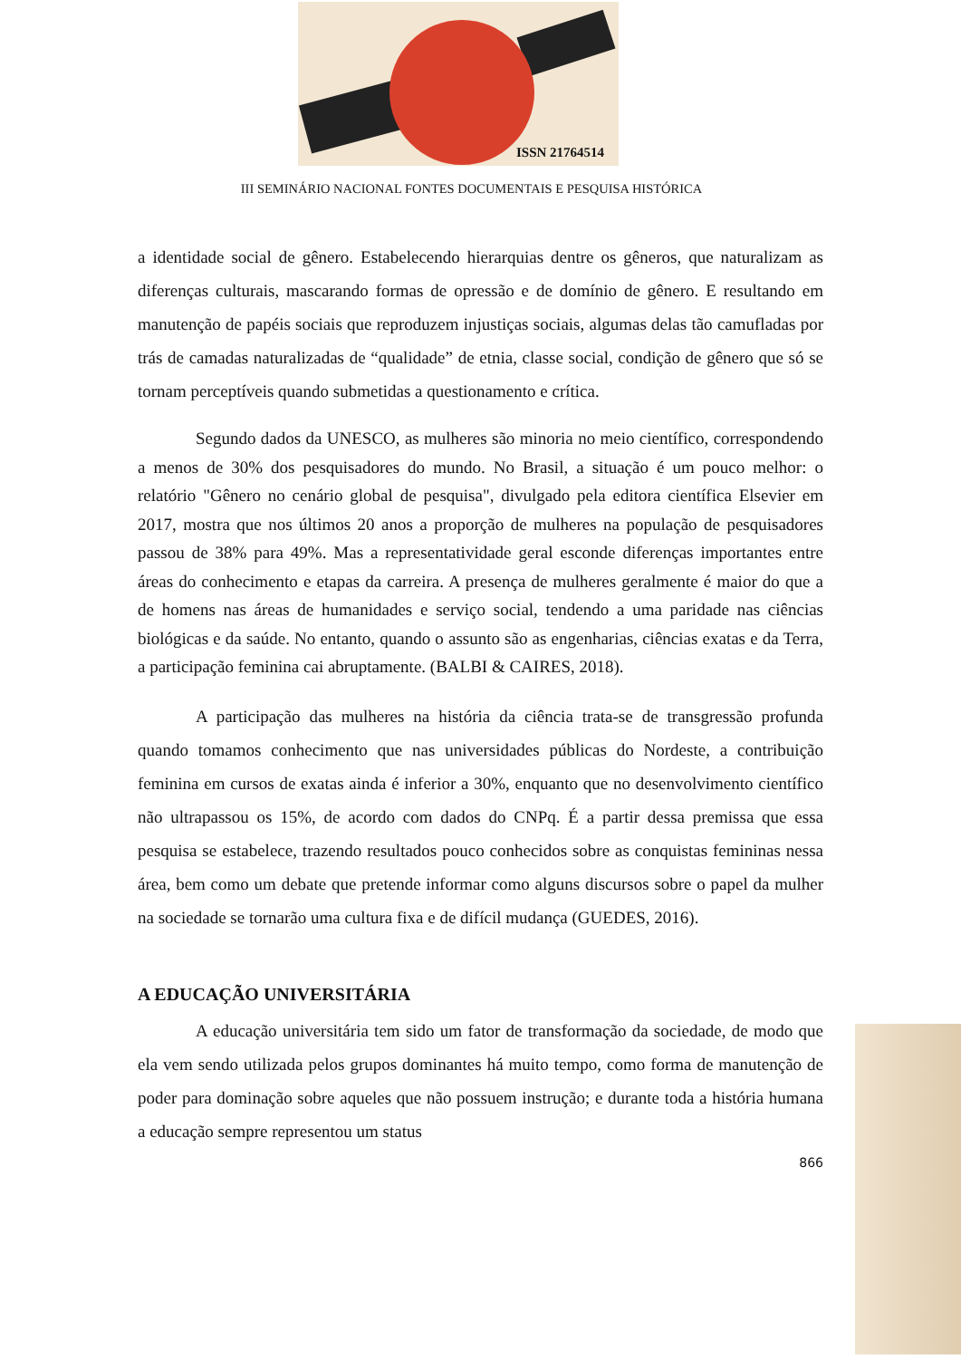ISSN 21764514
III SEMINÁRIO NACIONAL FONTES DOCUMENTAIS E PESQUISA HISTÓRICA
a identidade social de gênero. Estabelecendo hierarquias dentre os gêneros, que naturalizam as diferenças culturais, mascarando formas de opressão e de domínio de gênero. E resultando em manutenção de papéis sociais que reproduzem injustiças sociais, algumas delas tão camufladas por trás de camadas naturalizadas de “qualidade” de etnia, classe social, condição de gênero que só se tornam perceptíveis quando submetidas a questionamento e crítica.
Segundo dados da UNESCO, as mulheres são minoria no meio científico, correspondendo a menos de 30% dos pesquisadores do mundo. No Brasil, a situação é um pouco melhor: o relatório "Gênero no cenário global de pesquisa", divulgado pela editora científica Elsevier em 2017, mostra que nos últimos 20 anos a proporção de mulheres na população de pesquisadores passou de 38% para 49%. Mas a representatividade geral esconde diferenças importantes entre áreas do conhecimento e etapas da carreira. A presença de mulheres geralmente é maior do que a de homens nas áreas de humanidades e serviço social, tendendo a uma paridade nas ciências biológicas e da saúde. No entanto, quando o assunto são as engenharias, ciências exatas e da Terra, a participação feminina cai abruptamente. (BALBI & CAIRES, 2018).
A participação das mulheres na história da ciência trata-se de transgressão profunda quando tomamos conhecimento que nas universidades públicas do Nordeste, a contribuição feminina em cursos de exatas ainda é inferior a 30%, enquanto que no desenvolvimento científico não ultrapassou os 15%, de acordo com dados do CNPq. É a partir dessa premissa que essa pesquisa se estabelece, trazendo resultados pouco conhecidos sobre as conquistas femininas nessa área, bem como um debate que pretende informar como alguns discursos sobre o papel da mulher na sociedade se tornarão uma cultura fixa e de difícil mudança (GUEDES, 2016).
A EDUCAÇÃO UNIVERSITÁRIA
A educação universitária tem sido um fator de transformação da sociedade, de modo que ela vem sendo utilizada pelos grupos dominantes há muito tempo, como forma de manutenção de poder para dominação sobre aqueles que não possuem instrução; e durante toda a história humana a educação sempre representou um status
866